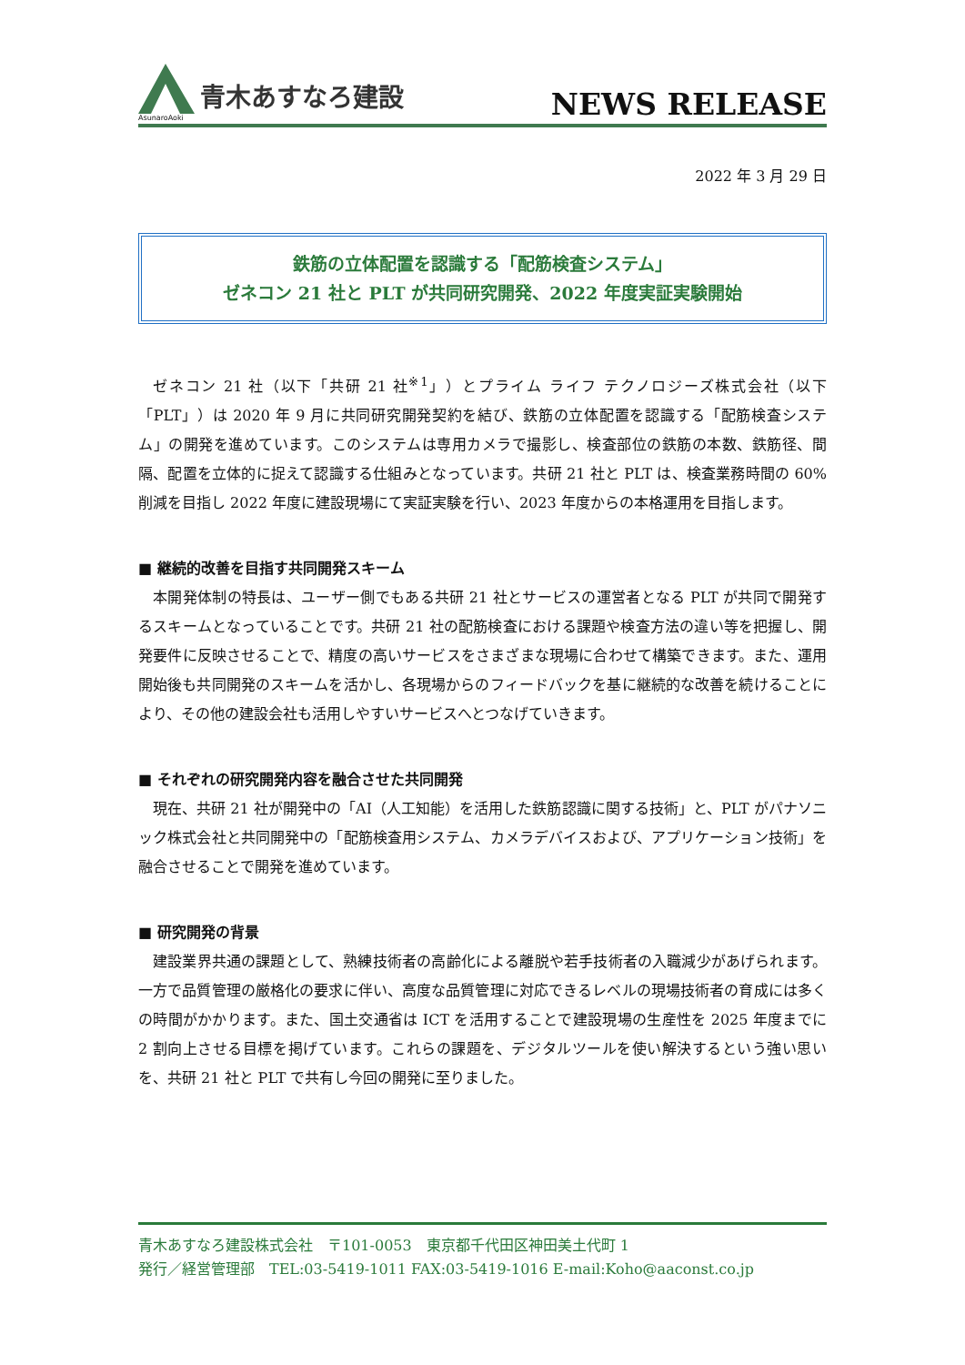青木あすなろ建設
AsunaroAoki
NEWS RELEASE
2022 年 3 月 29 日
鉄筋の立体配置を認識する「配筋検査システム」
ゼネコン 21 社と PLT が共同研究開発、2022 年度実証実験開始
ゼネコン 21 社（以下「共研 21 社<sup>※1</sup>」）とプライム ライフ テクノロジーズ株式会社（以下「PLT」）は 2020 年 9 月に共同研究開発契約を結び、鉄筋の立体配置を認識する「配筋検査システム」の開発を進めています。このシステムは専用カメラで撮影し、検査部位の鉄筋の本数、鉄筋径、間隔、配置を立体的に捉えて認識する仕組みとなっています。共研 21 社と PLT は、検査業務時間の 60%削減を目指し 2022 年度に建設現場にて実証実験を行い、2023 年度からの本格運用を目指します。
■ 継続的改善を目指す共同開発スキーム
本開発体制の特長は、ユーザー側でもある共研 21 社とサービスの運営者となる PLT が共同で開発するスキームとなっていることです。共研 21 社の配筋検査における課題や検査方法の違い等を把握し、開発要件に反映させることで、精度の高いサービスをさまざまな現場に合わせて構築できます。また、運用開始後も共同開発のスキームを活かし、各現場からのフィードバックを基に継続的な改善を続けることにより、その他の建設会社も活用しやすいサービスへとつなげていきます。
■ それぞれの研究開発内容を融合させた共同開発
現在、共研 21 社が開発中の「AI（人工知能）を活用した鉄筋認識に関する技術」と、PLT がパナソニック株式会社と共同開発中の「配筋検査用システム、カメラデバイスおよび、アプリケーション技術」を融合させることで開発を進めています。
■ 研究開発の背景
建設業界共通の課題として、熟練技術者の高齢化による離脱や若手技術者の入職減少があげられます。一方で品質管理の厳格化の要求に伴い、高度な品質管理に対応できるレベルの現場技術者の育成には多くの時間がかかります。また、国土交通省は ICT を活用することで建設現場の生産性を 2025 年度までに 2 割向上させる目標を掲げています。これらの課題を、デジタルツールを使い解決するという強い思いを、共研 21 社と PLT で共有し今回の開発に至りました。
青木あすなろ建設株式会社　〒101-0053　東京都千代田区神田美土代町 1
発行／経営管理部　TEL:03-5419-1011 FAX:03-5419-1016 E-mail:Koho@aaconst.co.jp